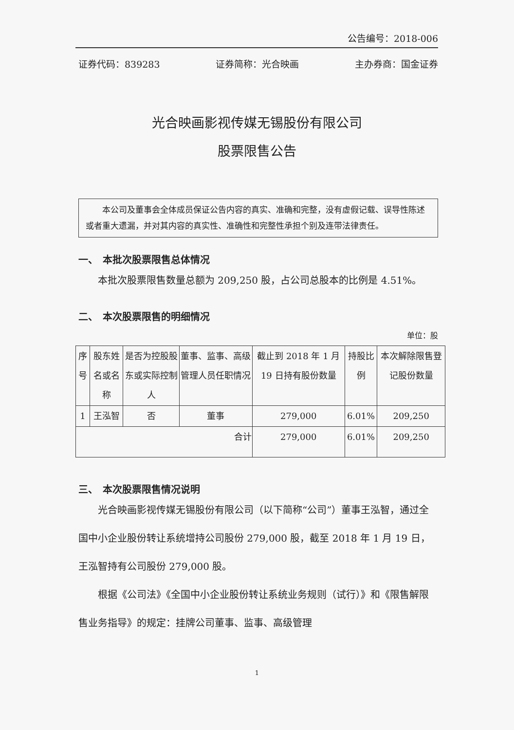公告编号：2018-006
证券代码：839283 证券简称：光合映画 主办券商：国金证券
光合映画影视传媒无锡股份有限公司
股票限售公告
本公司及董事会全体成员保证公告内容的真实、准确和完整，没有虚假记载、误导性陈述或者重大遗漏，并对其内容的真实性、准确性和完整性承担个别及连带法律责任。
一、　本批次股票限售总体情况
本批次股票限售数量总额为 209,250 股，占公司总股本的比例是 4.51%。
二、　本次股票限售的明细情况
单位：股
| 序号 | 股东姓名或名称 | 是否为控股股东或实际控制人 | 董事、监事、高级管理人员任职情况 | 截止到 2018 年 1 月 19 日持有股份数量 | 持股比例 | 本次解除限售登记股份数量 |
| --- | --- | --- | --- | --- | --- | --- |
| 1 | 王泓智 | 否 | 董事 | 279,000 | 6.01% | 209,250 |
| 合计 | | | | 279,000 | 6.01% | 209,250 |
三、　本次股票限售情况说明
光合映画影视传媒无锡股份有限公司（以下简称“公司”）董事王泓智，通过全国中小企业股份转让系统增持公司股份 279,000 股，截至 2018 年 1 月 19 日，王泓智持有公司股份 279,000 股。
根据《公司法》《全国中小企业股份转让系统业务规则（试行）》和《限售解限售业务指导》的规定：挂牌公司董事、监事、高级管理
1